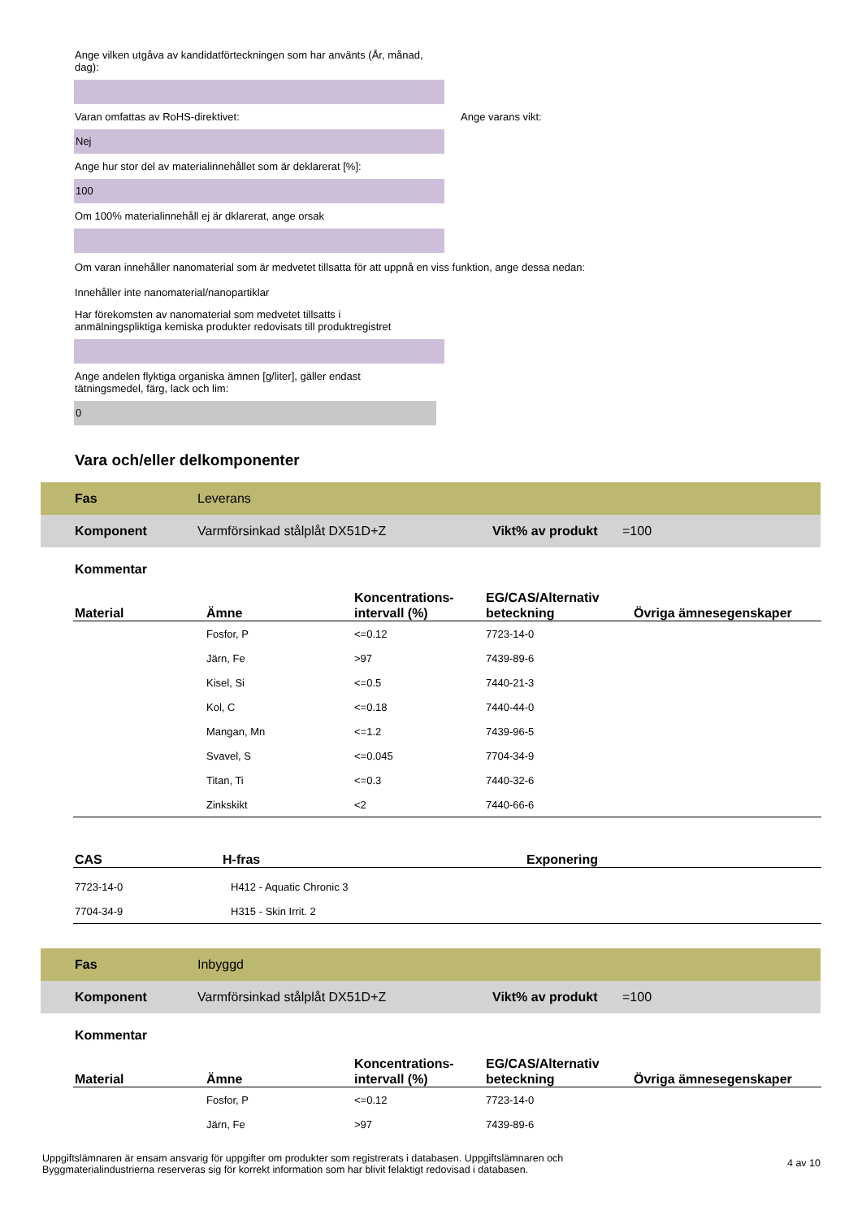Ange vilken utgåva av kandidatförteckningen som har använts (År, månad, dag):
Varan omfattas av RoHS-direktivet: Ange varans vikt:
Nej
Ange hur stor del av materialinnehållet som är deklarerat [%]:
100
Om 100% materialinnehåll ej är dklarerat, ange orsak
Om varan innehåller nanomaterial som är medvetet tillsatta för att uppnå en viss funktion, ange dessa nedan:
Innehåller inte nanomaterial/nanopartiklar
Har förekomsten av nanomaterial som medvetet tillsatts i
anmälningspliktiga kemiska produkter redovisats till produktregistret
Ange andelen flyktiga organiska ämnen [g/liter], gäller endast
tätningsmedel, färg, lack och lim:
0
Vara och/eller delkomponenter
Fas Leverans
Komponent Varmförsinkad stålplåt DX51D+Z Vikt% av produkt =100
Kommentar
| Material | Ämne | Koncentrations- intervall (%) | EG/CAS/Alternativ beteckning | Övriga ämnesegenskaper |
| --- | --- | --- | --- | --- |
| | Fosfor, P | <=0.12 | 7723-14-0 | |
| | Järn, Fe | >97 | 7439-89-6 | |
| | Kisel, Si | <=0.5 | 7440-21-3 | |
| | Kol, C | <=0.18 | 7440-44-0 | |
| | Mangan, Mn | <=1.2 | 7439-96-5 | |
| | Svavel, S | <=0.045 | 7704-34-9 | |
| | Titan, Ti | <=0.3 | 7440-32-6 | |
| | Zinkskikt | <2 | 7440-66-6 | |
| CAS | H-fras | Exponering |
| --- | --- | --- |
| 7723-14-0 | H412 - Aquatic Chronic 3 | |
| 7704-34-9 | H315 - Skin Irrit. 2 | |
Fas Inbyggd
Komponent Varmförsinkad stålplåt DX51D+Z Vikt% av produkt =100
Kommentar
| Material | Ämne | Koncentrations- intervall (%) | EG/CAS/Alternativ beteckning | Övriga ämnesegenskaper |
| --- | --- | --- | --- | --- |
| | Fosfor, P | <=0.12 | 7723-14-0 | |
| | Järn, Fe | >97 | 7439-89-6 | |
Uppgiftslämnaren är ensam ansvarig för uppgifter om produkter som registrerats i databasen. Uppgiftslämnaren och Byggmaterialindustrierna reserveras sig för korrekt information som har blivit felaktigt redovisad i databasen.
4 av 10